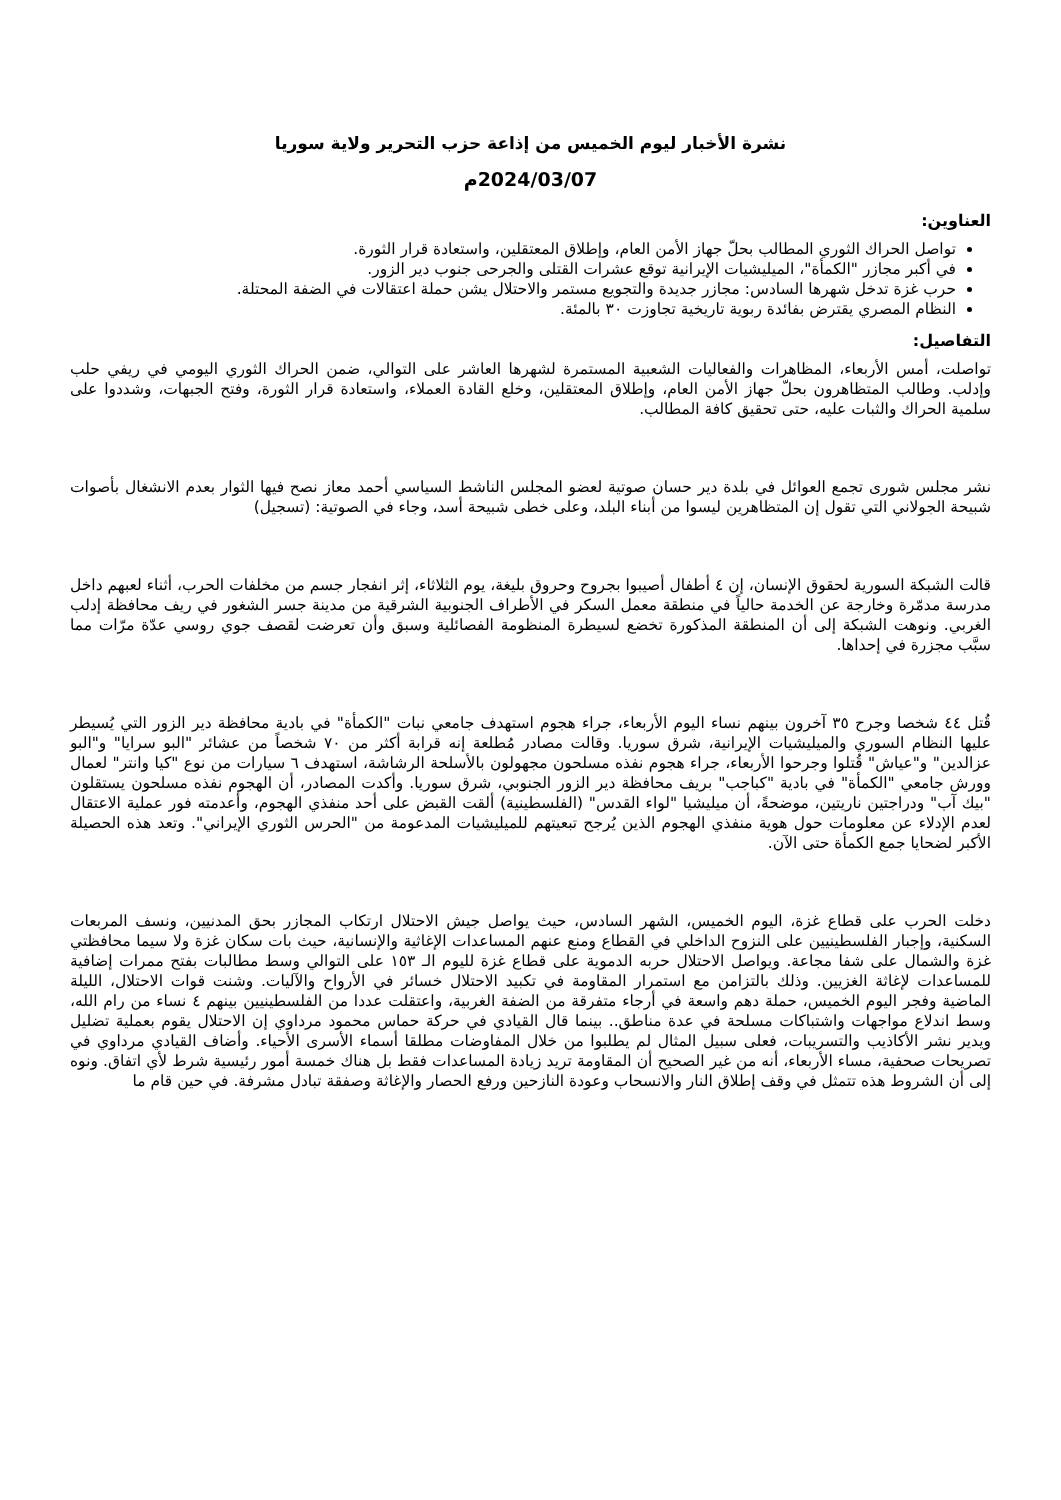نشرة الأخبار ليوم الخميس من إذاعة حزب التحرير ولاية سوريا
2024/03/07م
العناوين:
تواصل الحراك الثوري المطالب بحلّ جهاز الأمن العام، وإطلاق المعتقلين، واستعادة قرار الثورة.
في أكبر مجازر "الكمأة"، الميليشيات الإيرانية توقع عشرات القتلى والجرحى جنوب دير الزور.
حرب غزة تدخل شهرها السادس: مجازر جديدة والتجويع مستمر والاحتلال يشن حملة اعتقالات في الضفة المحتلة.
النظام المصري يقترض بفائدة ربوية تاريخية تجاوزت ٣٠ بالمئة.
التفاصيل:
تواصلت، أمس الأربعاء، المظاهرات والفعاليات الشعبية المستمرة لشهرها العاشر على التوالي، ضمن الحراك الثوري اليومي في ريفي حلب وإدلب. وطالب المتظاهرون بحلّ جهاز الأمن العام، وإطلاق المعتقلين، وخلع القادة العملاء، واستعادة قرار الثورة، وفتح الجبهات، وشددوا على سلمية الحراك والثبات عليه، حتى تحقيق كافة المطالب.
نشر مجلس شورى تجمع العوائل في بلدة دير حسان صوتية لعضو المجلس الناشط السياسي أحمد معاز نصح فيها الثوار بعدم الانشغال بأصوات شبيحة الجولاني التي تقول إن المتظاهرين ليسوا من أبناء البلد، وعلى خطى شبيحة أسد، وجاء في الصوتية: (تسجيل)
قالت الشبكة السورية لحقوق الإنسان، إن ٤ أطفال أصيبوا بجروح وحروق بليغة، يوم الثلاثاء، إثر انفجار جسم من مخلفات الحرب، أثناء لعبهم داخل مدرسة مدمّرة وخارجة عن الخدمة حالياً في منطقة معمل السكر في الأطراف الجنوبية الشرقية من مدينة جسر الشغور في ريف محافظة إدلب الغربي. ونوهت الشبكة إلى أن المنطقة المذكورة تخضع لسيطرة المنظومة الفصائلية وسبق وأن تعرضت لقصف جوي روسي عدّة مرّات مما سبَّب مجزرة في إحداها.
قُتل ٤٤ شخصا وجرح ٣٥ آخرون بينهم نساء اليوم الأربعاء، جراء هجوم استهدف جامعي نبات "الكمأة" في بادية محافظة دير الزور التي يُسيطر عليها النظام السوري والميليشيات الإيرانية، شرق سوريا. وقالت مصادر مُطلعة إنه قرابة أكثر من ٧٠ شخصاً من عشائر "البو سرايا" و"البو عزالدين" و"عياش" قُتلوا وجرحوا الأربعاء، جراء هجوم نفذه مسلحون مجهولون بالأسلحة الرشاشة، استهدف ٦ سيارات من نوع "كيا وانتر" لعمال وورش جامعي "الكمأة" في بادية "كباجب" بريف محافظة دير الزور الجنوبي، شرق سوريا. وأكدت المصادر، أن الهجوم نفذه مسلحون يستقلون "بيك آب" ودراجتين ناريتين، موضحةً، أن ميليشيا "لواء القدس" (الفلسطينية) ألقت القبض على أحد منفذي الهجوم، وأعدمته فور عملية الاعتقال لعدم الإدلاء عن معلومات حول هوية منفذي الهجوم الذين يُرجح تبعيتهم للميليشيات المدعومة من "الحرس الثوري الإيراني". وتعد هذه الحصيلة الأكبر لضحايا جمع الكمأة حتى الآن.
دخلت الحرب على قطاع غزة، اليوم الخميس، الشهر السادس، حيث يواصل جيش الاحتلال ارتكاب المجازر بحق المدنيين، ونسف المربعات السكنية، وإجبار الفلسطينيين على النزوح الداخلي في القطاع ومنع عنهم المساعدات الإغاثية والإنسانية، حيث بات سكان غزة ولا سيما محافظتي غزة والشمال على شفا مجاعة. ويواصل الاحتلال حربه الدموية على قطاع غزة لليوم الـ ١٥٣ على التوالي وسط مطالبات بفتح ممرات إضافية للمساعدات لإغاثة الغزيين. وذلك بالتزامن مع استمرار المقاومة في تكبيد الاحتلال خسائر في الأرواح والآليات. وشنت قوات الاحتلال، الليلة الماضية وفجر اليوم الخميس، حملة دهم واسعة في أرجاء متفرقة من الضفة الغربية، واعتقلت عددا من الفلسطينيين بينهم ٤ نساء من رام الله، وسط اندلاع مواجهات واشتباكات مسلحة في عدة مناطق.. بينما قال القيادي في حركة حماس محمود مرداوي إن الاحتلال يقوم بعملية تضليل ويدير نشر الأكاذيب والتسريبات، فعلى سبيل المثال لم يطلبوا من خلال المفاوضات مطلقا أسماء الأسرى الأحياء. وأضاف القيادي مرداوي في تصريحات صحفية، مساء الأربعاء، أنه من غير الصحيح أن المقاومة تريد زيادة المساعدات فقط بل هناك خمسة أمور رئيسية شرط لأي اتفاق. ونوه إلى أن الشروط هذه تتمثل في وقف إطلاق النار والانسحاب وعودة النازحين ورفع الحصار والإغاثة وصفقة تبادل مشرفة. في حين قام ما